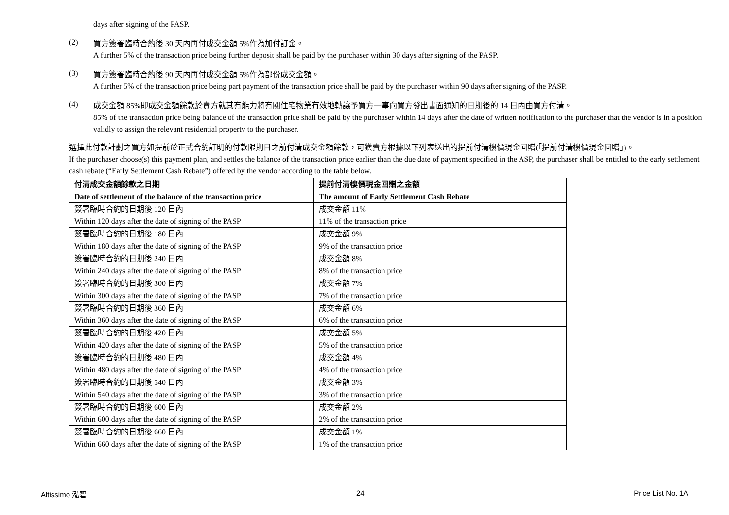days after signing of the PASP.
(2)
買方簽署臨時合約後 30 天內再付成交金額 5%作為加付訂金。
A further 5% of the transaction price being further deposit shall be paid by the purchaser within 30 days after signing of the PASP.
(3)
買方簽署臨時合約後 90 天內再付成交金額 5%作為部份成交金額。
A further 5% of the transaction price being part payment of the transaction price shall be paid by the purchaser within 90 days after signing of the PASP.
(4)
成交金額 85%即成交金額餘款於賣方就其有能力將有關住宅物業有效地轉讓予買方一事向買方發出書面通知的日期後的 14 日內由買方付清。
85% of the transaction price being balance of the transaction price shall be paid by the purchaser within 14 days after the date of written notification to the purchaser that the vendor is in a position validly to assign the relevant residential property to the purchaser.
選擇此付款計劃之買方如提前於正式合約訂明的付款限期日之前付清成交金額餘款，可獲賣方根據以下列表送出的提前付清樓價現金回贈(「提前付清樓價現金回贈」)。
If the purchaser choose(s) this payment plan, and settles the balance of the transaction price earlier than the due date of payment specified in the ASP, the purchaser shall be entitled to the early settlement cash rebate (“Early Settlement Cash Rebate”) offered by the vendor according to the table below.
| 付清成交金額餘款之日期 Date of settlement of the balance of the transaction price | 提前付清樓價現金回贈之金額 The amount of Early Settlement Cash Rebate |
| --- | --- |
| 簽署臨時合約的日期後 120 日內 Within 120 days after the date of signing of the PASP | 成交金額 11% 11% of the transaction price |
| 簽署臨時合約的日期後 180 日內 Within 180 days after the date of signing of the PASP | 成交金額 9% 9% of the transaction price |
| 簽署臨時合約的日期後 240 日內 Within 240 days after the date of signing of the PASP | 成交金額 8% 8% of the transaction price |
| 簽署臨時合約的日期後 300 日內 Within 300 days after the date of signing of the PASP | 成交金額 7% 7% of the transaction price |
| 簽署臨時合約的日期後 360 日內 Within 360 days after the date of signing of the PASP | 成交金額 6% 6% of the transaction price |
| 簽署臨時合約的日期後 420 日內 Within 420 days after the date of signing of the PASP | 成交金額 5% 5% of the transaction price |
| 簽署臨時合約的日期後 480 日內 Within 480 days after the date of signing of the PASP | 成交金額 4% 4% of the transaction price |
| 簽署臨時合約的日期後 540 日內 Within 540 days after the date of signing of the PASP | 成交金額 3% 3% of the transaction price |
| 簽署臨時合約的日期後 600 日內 Within 600 days after the date of signing of the PASP | 成交金額 2% 2% of the transaction price |
| 簽署臨時合約的日期後 660 日內 Within 660 days after the date of signing of the PASP | 成交金額 1% 1% of the transaction price |
Altissimo 泓碧 24 Price List No. 1A